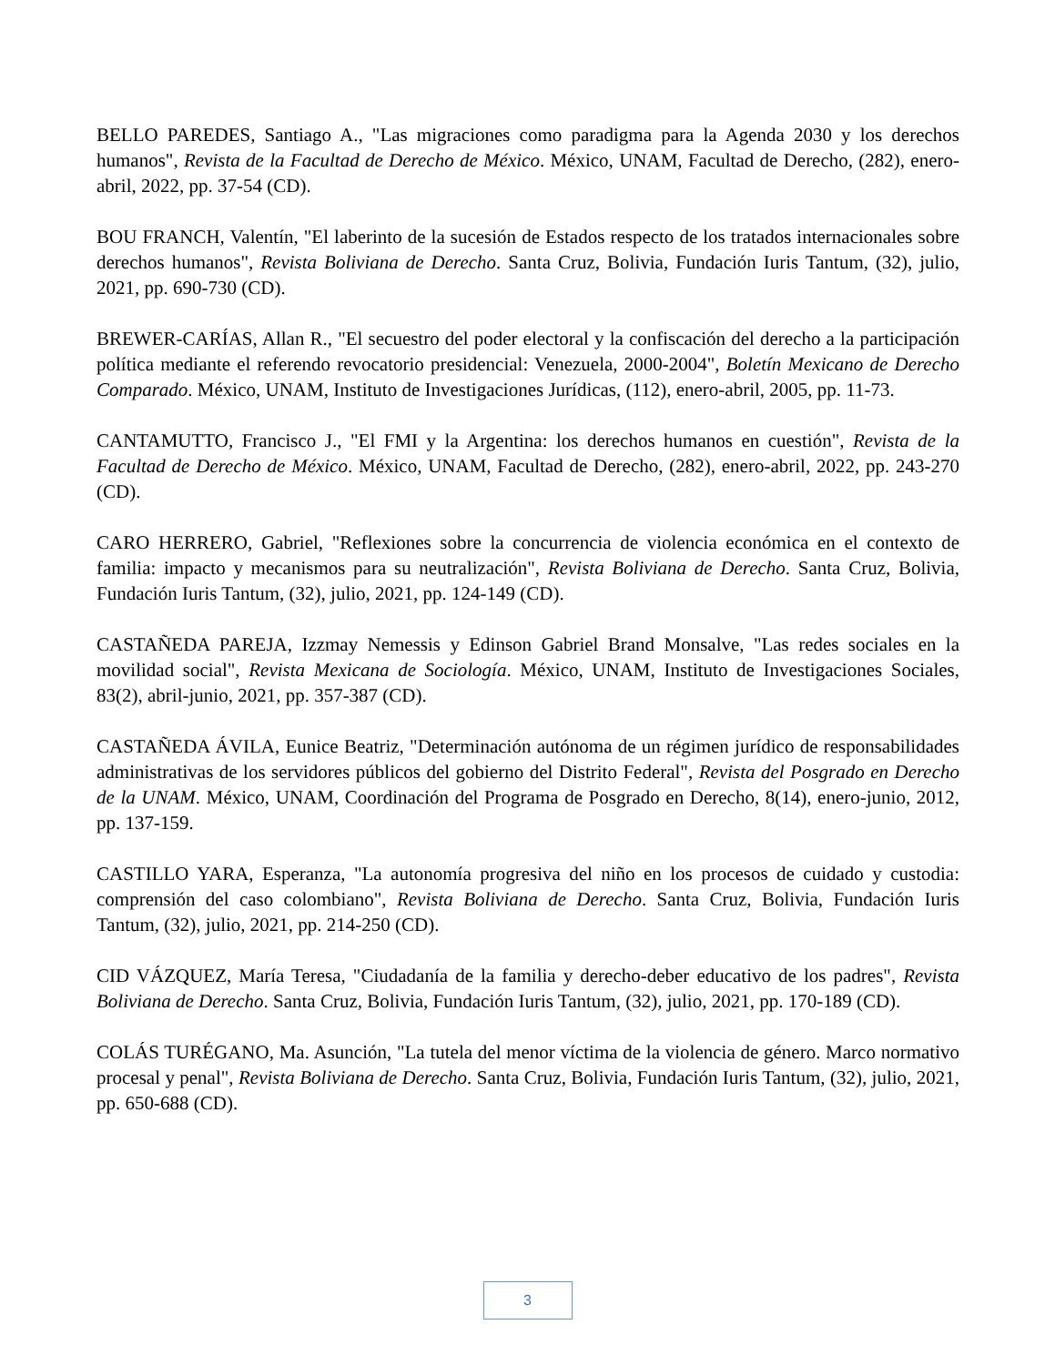BELLO PAREDES, Santiago A., "Las migraciones como paradigma para la Agenda 2030 y los derechos humanos", Revista de la Facultad de Derecho de México. México, UNAM, Facultad de Derecho, (282), enero-abril, 2022, pp. 37-54 (CD).
BOU FRANCH, Valentín, "El laberinto de la sucesión de Estados respecto de los tratados internacionales sobre derechos humanos", Revista Boliviana de Derecho. Santa Cruz, Bolivia, Fundación Iuris Tantum, (32), julio, 2021, pp. 690-730 (CD).
BREWER-CARÍAS, Allan R., "El secuestro del poder electoral y la confiscación del derecho a la participación política mediante el referendo revocatorio presidencial: Venezuela, 2000-2004", Boletín Mexicano de Derecho Comparado. México, UNAM, Instituto de Investigaciones Jurídicas, (112), enero-abril, 2005, pp. 11-73.
CANTAMUTTO, Francisco J., "El FMI y la Argentina: los derechos humanos en cuestión", Revista de la Facultad de Derecho de México. México, UNAM, Facultad de Derecho, (282), enero-abril, 2022, pp. 243-270 (CD).
CARO HERRERO, Gabriel, "Reflexiones sobre la concurrencia de violencia económica en el contexto de familia: impacto y mecanismos para su neutralización", Revista Boliviana de Derecho. Santa Cruz, Bolivia, Fundación Iuris Tantum, (32), julio, 2021, pp. 124-149 (CD).
CASTAÑEDA PAREJA, Izzmay Nemessis y Edinson Gabriel Brand Monsalve, "Las redes sociales en la movilidad social", Revista Mexicana de Sociología. México, UNAM, Instituto de Investigaciones Sociales, 83(2), abril-junio, 2021, pp. 357-387 (CD).
CASTAÑEDA ÁVILA, Eunice Beatriz, "Determinación autónoma de un régimen jurídico de responsabilidades administrativas de los servidores públicos del gobierno del Distrito Federal", Revista del Posgrado en Derecho de la UNAM. México, UNAM, Coordinación del Programa de Posgrado en Derecho, 8(14), enero-junio, 2012, pp. 137-159.
CASTILLO YARA, Esperanza, "La autonomía progresiva del niño en los procesos de cuidado y custodia: comprensión del caso colombiano", Revista Boliviana de Derecho. Santa Cruz, Bolivia, Fundación Iuris Tantum, (32), julio, 2021, pp. 214-250 (CD).
CID VÁZQUEZ, María Teresa, "Ciudadanía de la familia y derecho-deber educativo de los padres", Revista Boliviana de Derecho. Santa Cruz, Bolivia, Fundación Iuris Tantum, (32), julio, 2021, pp. 170-189 (CD).
COLÁS TURÉGANO, Ma. Asunción, "La tutela del menor víctima de la violencia de género. Marco normativo procesal y penal", Revista Boliviana de Derecho. Santa Cruz, Bolivia, Fundación Iuris Tantum, (32), julio, 2021, pp. 650-688 (CD).
3